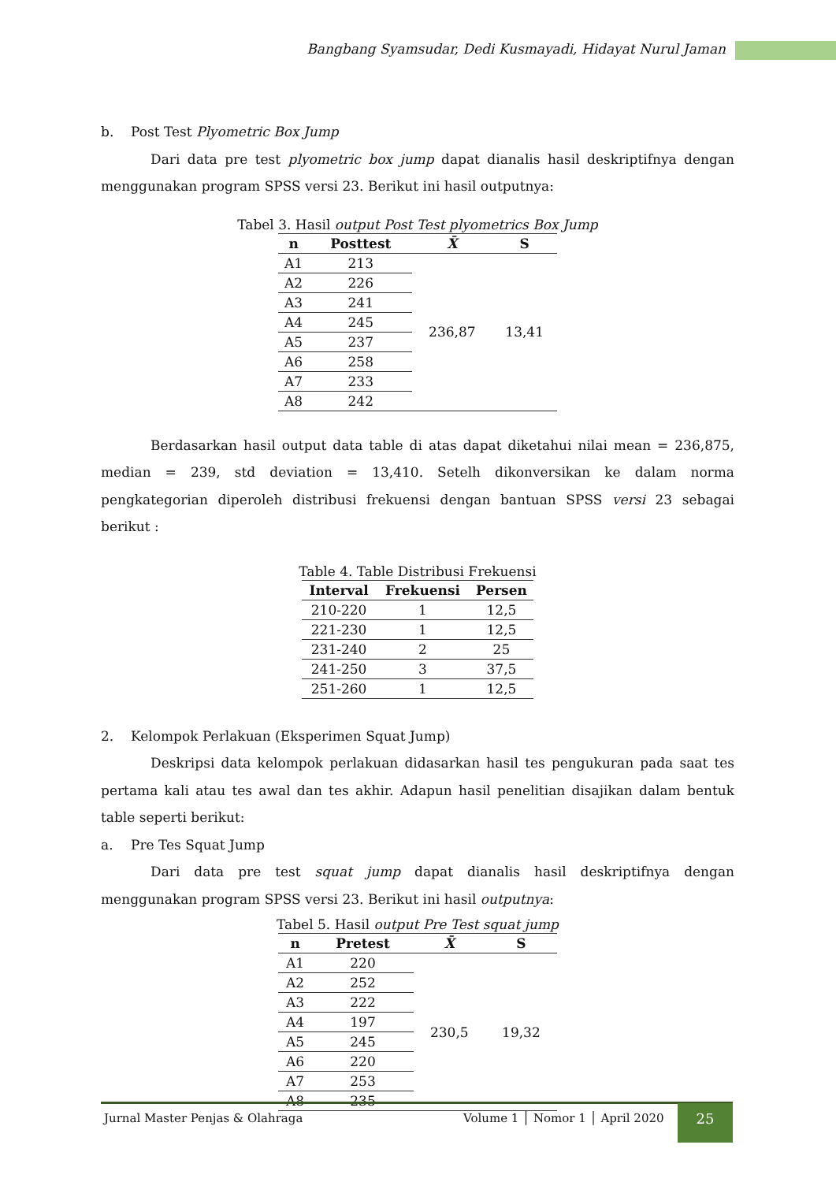Bangbang Syamsudar, Dedi Kusmayadi, Hidayat Nurul Jaman
b. Post Test Plyometric Box Jump
Dari data pre test plyometric box jump dapat dianalis hasil deskriptifnya dengan menggunakan program SPSS versi 23. Berikut ini hasil outputnya:
Tabel 3. Hasil output Post Test plyometrics Box Jump
| n | Posttest | X̄ | S |
| --- | --- | --- | --- |
| A1 | 213 | 236,87 | 13,41 |
| A2 | 226 | | |
| A3 | 241 | | |
| A4 | 245 | | |
| A5 | 237 | | |
| A6 | 258 | | |
| A7 | 233 | | |
| A8 | 242 | | |
Berdasarkan hasil output data table di atas dapat diketahui nilai mean = 236,875, median = 239, std deviation = 13,410. Setelh dikonversikan ke dalam norma pengkategorian diperoleh distribusi frekuensi dengan bantuan SPSS versi 23 sebagai berikut :
Table 4. Table Distribusi Frekuensi
| Interval | Frekuensi | Persen |
| --- | --- | --- |
| 210-220 | 1 | 12,5 |
| 221-230 | 1 | 12,5 |
| 231-240 | 2 | 25 |
| 241-250 | 3 | 37,5 |
| 251-260 | 1 | 12,5 |
2. Kelompok Perlakuan (Eksperimen Squat Jump)
Deskripsi data kelompok perlakuan didasarkan hasil tes pengukuran pada saat tes pertama kali atau tes awal dan tes akhir. Adapun hasil penelitian disajikan dalam bentuk table seperti berikut:
a. Pre Tes Squat Jump
Dari data pre test squat jump dapat dianalis hasil deskriptifnya dengan menggunakan program SPSS versi 23. Berikut ini hasil outputnya:
Tabel 5. Hasil output Pre Test squat jump
| n | Pretest | X̄ | S |
| --- | --- | --- | --- |
| A1 | 220 | 230,5 | 19,32 |
| A2 | 252 | | |
| A3 | 222 | | |
| A4 | 197 | | |
| A5 | 245 | | |
| A6 | 220 | | |
| A7 | 253 | | |
| A8 | 235 | | |
Jurnal Master Penjas & Olahraga
Volume 1 │ Nomor 1 │ April 2020
25